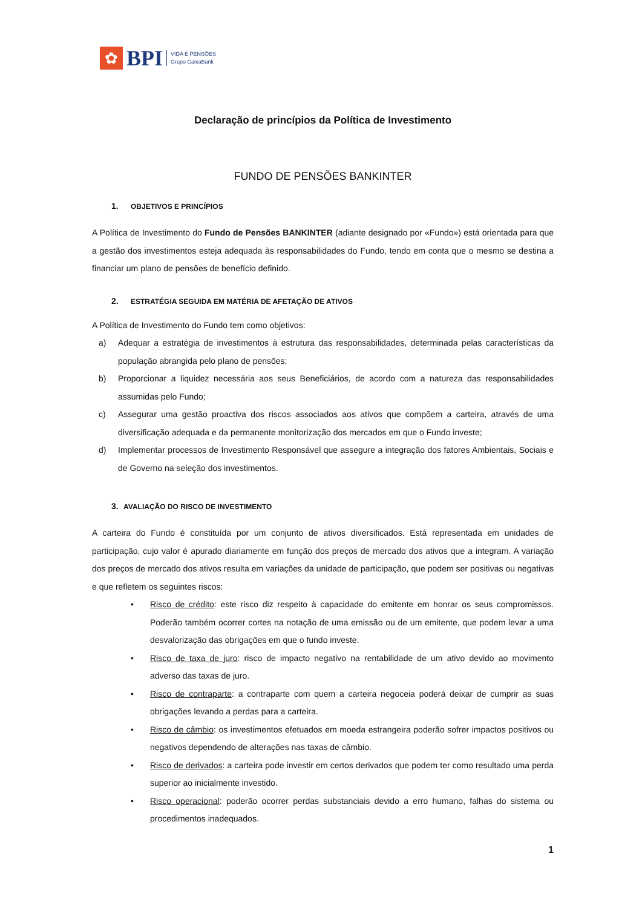✿
BPI
VIDA E PENSÕES
Grupo CaixaBank
Declaração de princípios da Política de Investimento
FUNDO DE PENSÕES BANKINTER
1. OBJETIVOS E PRINCÍPIOS
A Política de Investimento do Fundo de Pensões BANKINTER (adiante designado por «Fundo») está orientada para que a gestão dos investimentos esteja adequada às responsabilidades do Fundo, tendo em conta que o mesmo se destina a financiar um plano de pensões de benefício definido.
2. ESTRATÉGIA SEGUIDA EM MATÉRIA DE AFETAÇÃO DE ATIVOS
A Política de Investimento do Fundo tem como objetivos:
a) Adequar a estratégia de investimentos à estrutura das responsabilidades, determinada pelas características da população abrangida pelo plano de pensões;
b) Proporcionar a liquidez necessária aos seus Beneficiários, de acordo com a natureza das responsabilidades assumidas pelo Fundo;
c) Assegurar uma gestão proactiva dos riscos associados aos ativos que compõem a carteira, através de uma diversificação adequada e da permanente monitorização dos mercados em que o Fundo investe;
d) Implementar processos de Investimento Responsável que assegure a integração dos fatores Ambientais, Sociais e de Governo na seleção dos investimentos.
3. AVALIAÇÃO DO RISCO DE INVESTIMENTO
A carteira do Fundo é constituída por um conjunto de ativos diversificados. Está representada em unidades de participação, cujo valor é apurado diariamente em função dos preços de mercado dos ativos que a integram. A variação dos preços de mercado dos ativos resulta em variações da unidade de participação, que podem ser positivas ou negativas e que refletem os seguintes riscos:
• Risco de crédito: este risco diz respeito à capacidade do emitente em honrar os seus compromissos. Poderão também ocorrer cortes na notação de uma emissão ou de um emitente, que podem levar a uma desvalorização das obrigações em que o fundo investe.
• Risco de taxa de juro: risco de impacto negativo na rentabilidade de um ativo devido ao movimento adverso das taxas de juro.
• Risco de contraparte: a contraparte com quem a carteira negoceia poderá deixar de cumprir as suas obrigações levando a perdas para a carteira.
• Risco de câmbio: os investimentos efetuados em moeda estrangeira poderão sofrer impactos positivos ou negativos dependendo de alterações nas taxas de câmbio.
• Risco de derivados: a carteira pode investir em certos derivados que podem ter como resultado uma perda superior ao inicialmente investido.
• Risco operacional: poderão ocorrer perdas substanciais devido a erro humano, falhas do sistema ou procedimentos inadequados.
1